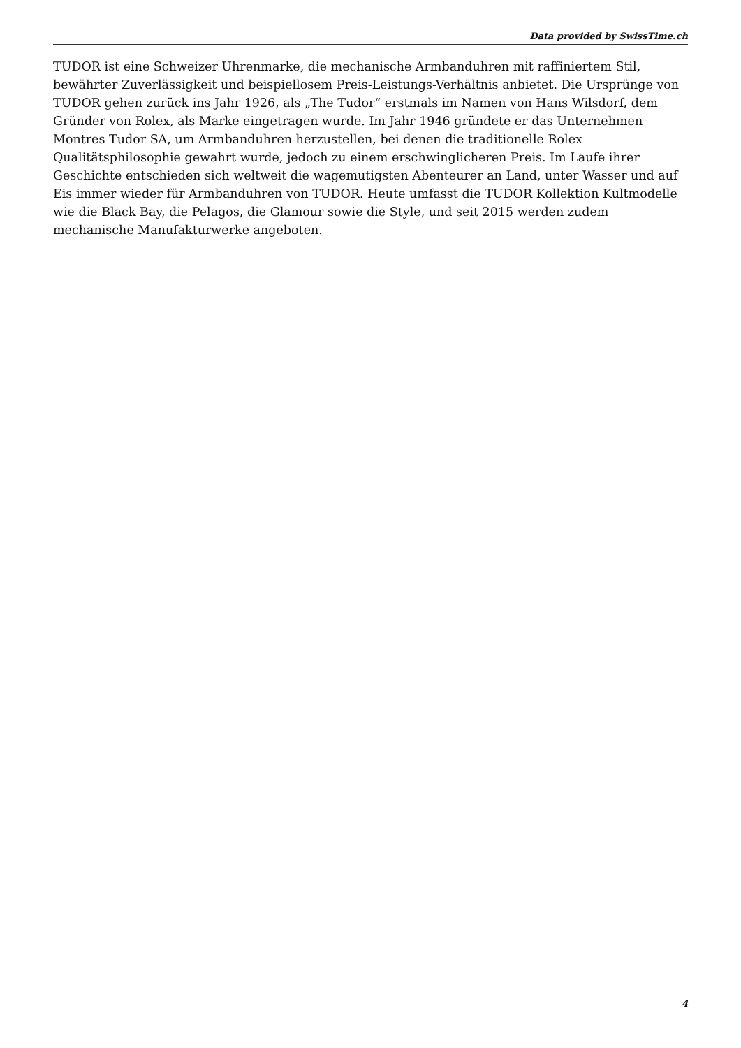Data provided by SwissTime.ch
TUDOR ist eine Schweizer Uhrenmarke, die mechanische Armbanduhren mit raffiniertem Stil, bewährter Zuverlässigkeit und beispiellosem Preis-Leistungs-Verhältnis anbietet. Die Ursprünge von TUDOR gehen zurück ins Jahr 1926, als „The Tudor“ erstmals im Namen von Hans Wilsdorf, dem Gründer von Rolex, als Marke eingetragen wurde. Im Jahr 1946 gründete er das Unternehmen Montres Tudor SA, um Armbanduhren herzustellen, bei denen die traditionelle Rolex Qualitätsphilosophie gewahrt wurde, jedoch zu einem erschwinglicheren Preis. Im Laufe ihrer Geschichte entschieden sich weltweit die wagemutigsten Abenteurer an Land, unter Wasser und auf Eis immer wieder für Armbanduhren von TUDOR. Heute umfasst die TUDOR Kollektion Kultmodelle wie die Black Bay, die Pelagos, die Glamour sowie die Style, und seit 2015 werden zudem mechanische Manufakturwerke angeboten.
4